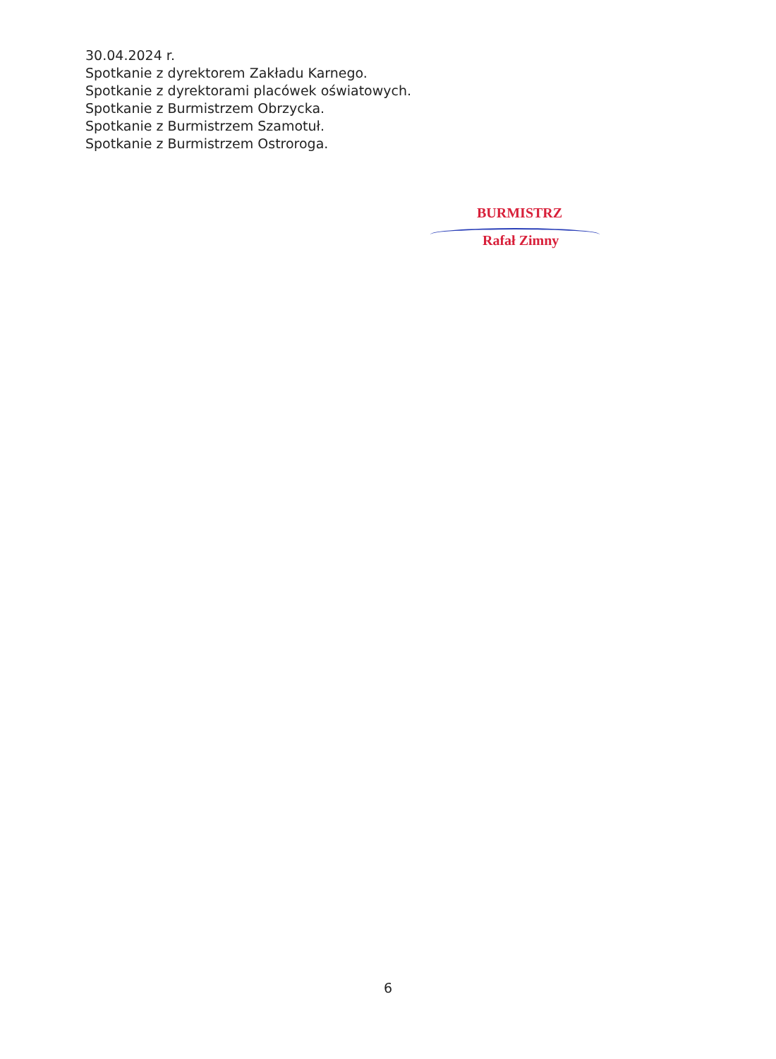30.04.2024 r.
Spotkanie z dyrektorem Zakładu Karnego.
Spotkanie z dyrektorami placówek oświatowych.
Spotkanie z Burmistrzem Obrzycka.
Spotkanie z Burmistrzem Szamotuł.
Spotkanie z Burmistrzem Ostroroga.
BURMISTRZ
Rafał Zimny
6